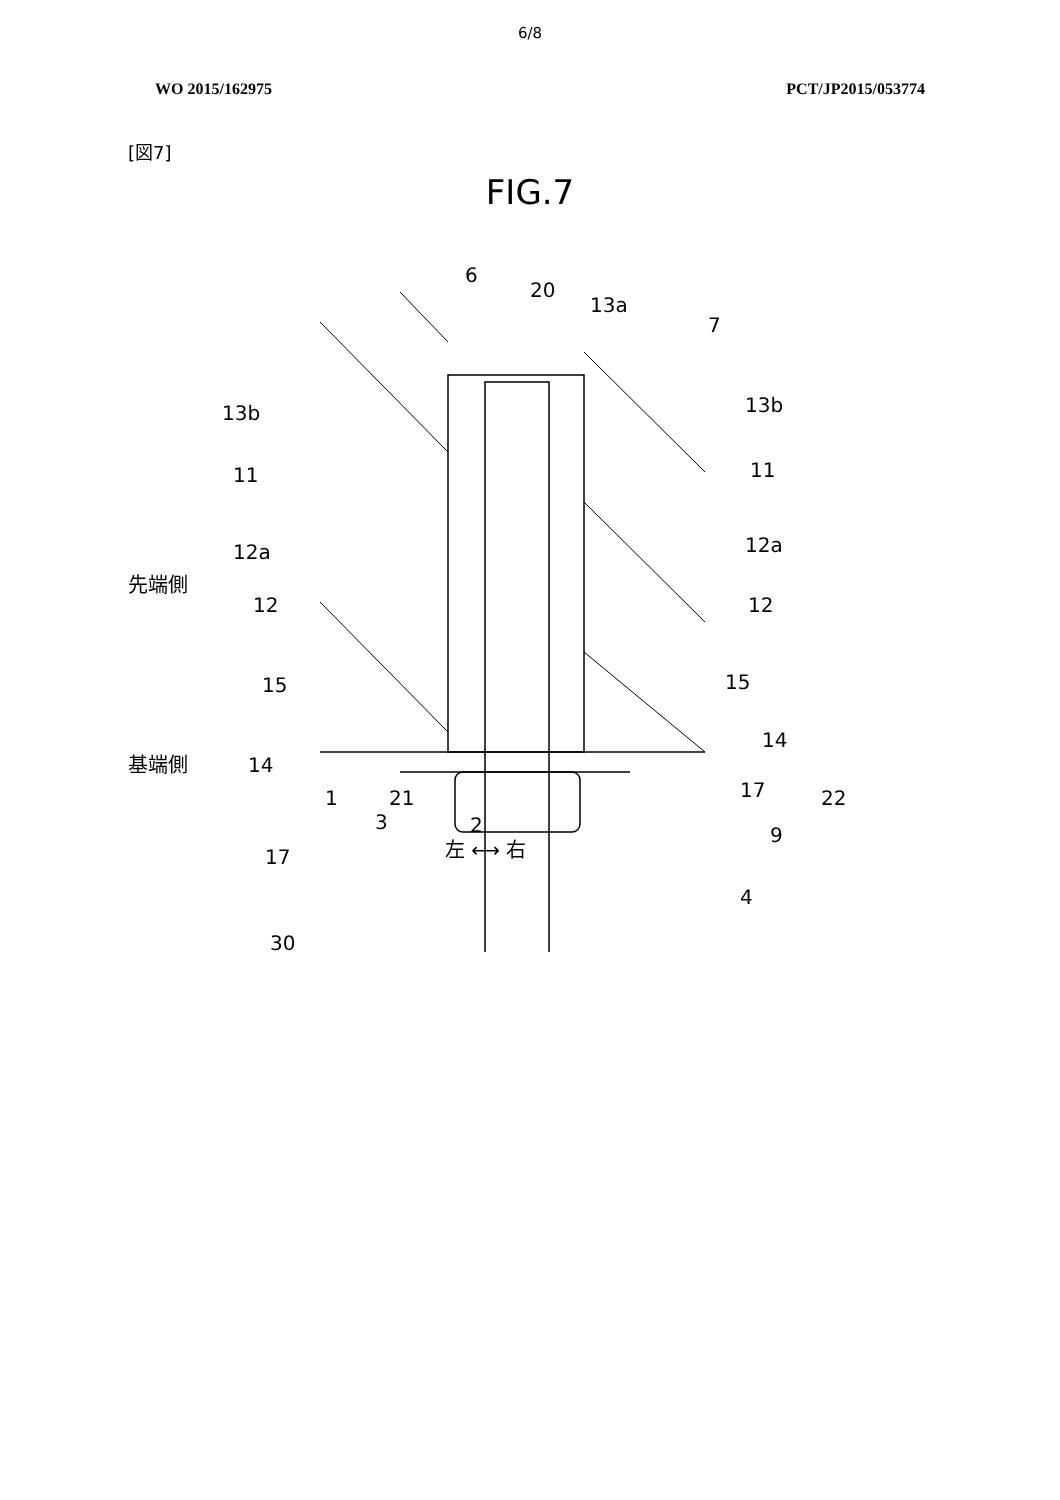6/8
WO 2015/162975 PCT/JP2015/053774
[図7]
FIG.7
6
20
13a
7
13b
13b
11
11
12a
12a
先端側
12
12
15
15
基端側
14
14
17
2
17
9
30
4
1 21 22
3
左 ⟷ 右